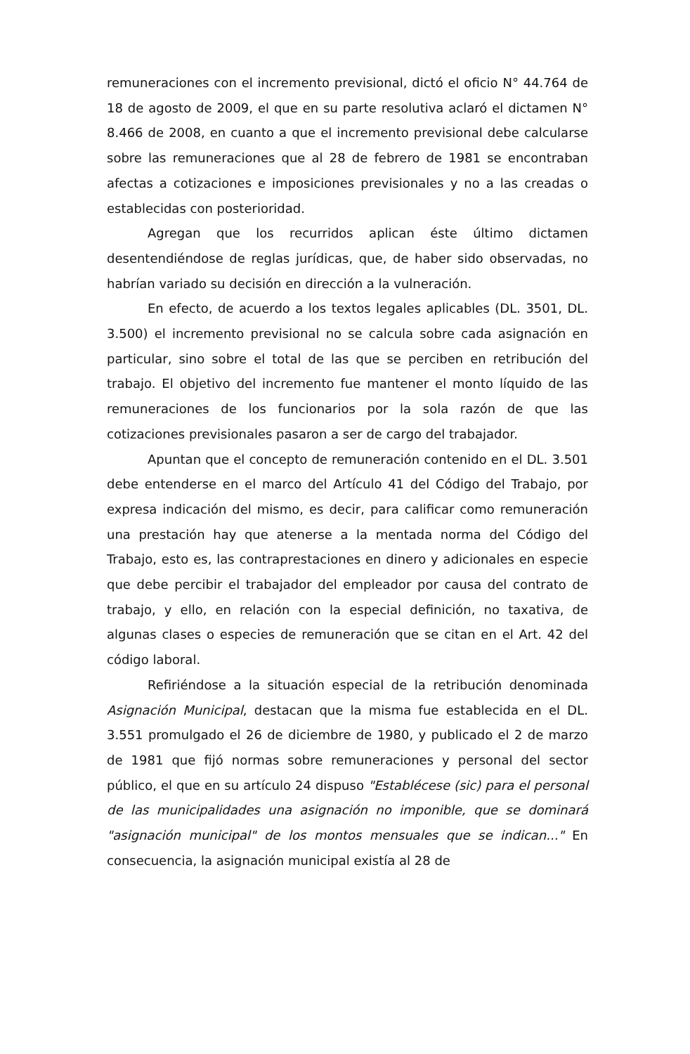remuneraciones con el incremento previsional, dictó el oficio N° 44.764 de 18 de agosto de 2009, el que en su parte resolutiva aclaró el dictamen N° 8.466 de 2008, en cuanto a que el incremento previsional debe calcularse sobre las remuneraciones que al 28 de febrero de 1981 se encontraban afectas a cotizaciones e imposiciones previsionales y no a las creadas o establecidas con posterioridad.
Agregan que los recurridos aplican éste último dictamen desentendiéndose de reglas jurídicas, que, de haber sido observadas, no habrían variado su decisión en dirección a la vulneración.
En efecto, de acuerdo a los textos legales aplicables (DL. 3501, DL. 3.500) el incremento previsional no se calcula sobre cada asignación en particular, sino sobre el total de las que se perciben en retribución del trabajo. El objetivo del incremento fue mantener el monto líquido de las remuneraciones de los funcionarios por la sola razón de que las cotizaciones previsionales pasaron a ser de cargo del trabajador.
Apuntan que el concepto de remuneración contenido en el DL. 3.501 debe entenderse en el marco del Artículo 41 del Código del Trabajo, por expresa indicación del mismo, es decir, para calificar como remuneración una prestación hay que atenerse a la mentada norma del Código del Trabajo, esto es, las contraprestaciones en dinero y adicionales en especie que debe percibir el trabajador del empleador por causa del contrato de trabajo, y ello, en relación con la especial definición, no taxativa, de algunas clases o especies de remuneración que se citan en el Art. 42 del código laboral.
Refiriéndose a la situación especial de la retribución denominada Asignación Municipal, destacan que la misma fue establecida en el DL. 3.551 promulgado el 26 de diciembre de 1980, y publicado el 2 de marzo de 1981 que fijó normas sobre remuneraciones y personal del sector público, el que en su artículo 24 dispuso "Establécese (sic) para el personal de las municipalidades una asignación no imponible, que se dominará "asignación municipal" de los montos mensuales que se indican..." En consecuencia, la asignación municipal existía al 28 de